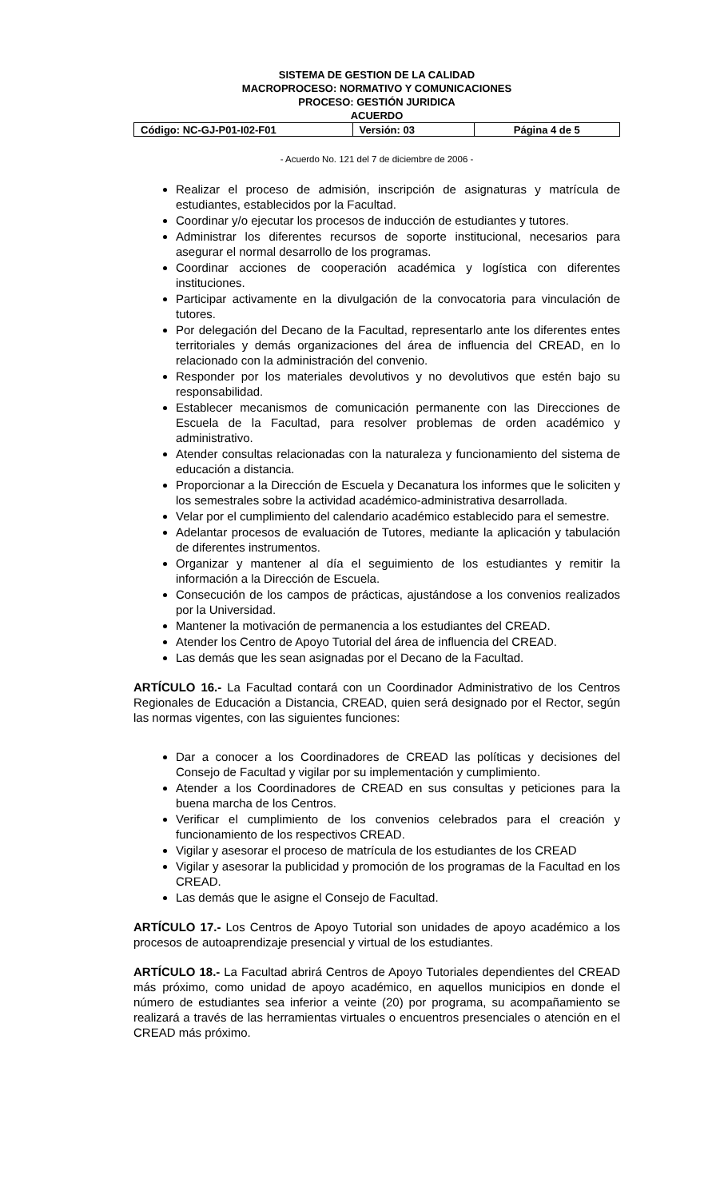SISTEMA DE GESTION DE LA CALIDAD
MACROPROCESO: NORMATIVO Y COMUNICACIONES
PROCESO: GESTIÓN JURIDICA
ACUERDO
| Código: NC-GJ-P01-I02-F01 | Versión: 03 | Página 4 de 5 |
- Acuerdo No. 121 del 7 de diciembre de 2006 -
Realizar el proceso de admisión, inscripción de asignaturas y matrícula de estudiantes, establecidos por la Facultad.
Coordinar y/o ejecutar los procesos de inducción de estudiantes y tutores.
Administrar los diferentes recursos de soporte institucional, necesarios para asegurar el normal desarrollo de los programas.
Coordinar acciones de cooperación académica y logística con diferentes instituciones.
Participar activamente en la divulgación de la convocatoria para vinculación de tutores.
Por delegación del Decano de la Facultad, representarlo ante los diferentes entes territoriales y demás organizaciones del área de influencia del CREAD, en lo relacionado con la administración del convenio.
Responder por los materiales devolutivos y no devolutivos que estén bajo su responsabilidad.
Establecer mecanismos de comunicación permanente con las Direcciones de Escuela de la Facultad, para resolver problemas de orden académico y administrativo.
Atender consultas relacionadas con la naturaleza y funcionamiento del sistema de educación a distancia.
Proporcionar a la Dirección de Escuela y Decanatura los informes que le soliciten y los semestrales sobre la actividad académico-administrativa desarrollada.
Velar por el cumplimiento del calendario académico establecido para el semestre.
Adelantar procesos de evaluación de Tutores, mediante la aplicación y tabulación de diferentes instrumentos.
Organizar y mantener al día el seguimiento de los estudiantes y remitir la información a la Dirección de Escuela.
Consecución de los campos de prácticas, ajustándose a los convenios realizados por la Universidad.
Mantener la motivación de permanencia a los estudiantes del CREAD.
Atender los Centro de Apoyo Tutorial del área de influencia del CREAD.
Las demás que les sean asignadas por el Decano de la Facultad.
ARTÍCULO 16.- La Facultad contará con un Coordinador Administrativo de los Centros Regionales de Educación a Distancia, CREAD, quien será designado por el Rector, según las normas vigentes, con las siguientes funciones:
Dar a conocer a los Coordinadores de CREAD las políticas y decisiones del Consejo de Facultad y vigilar por su implementación y cumplimiento.
Atender a los Coordinadores de CREAD en sus consultas y peticiones para la buena marcha de los Centros.
Verificar el cumplimiento de los convenios celebrados para el creación y funcionamiento de los respectivos CREAD.
Vigilar y asesorar el proceso de matrícula de los estudiantes de los CREAD
Vigilar y asesorar la publicidad y promoción de los programas de la Facultad en los CREAD.
Las demás que le asigne el Consejo de Facultad.
ARTÍCULO 17.- Los Centros de Apoyo Tutorial son unidades de apoyo académico a los procesos de autoaprendizaje presencial y virtual de los estudiantes.
ARTÍCULO 18.- La Facultad abrirá Centros de Apoyo Tutoriales dependientes del CREAD más próximo, como unidad de apoyo académico, en aquellos municipios en donde el número de estudiantes sea inferior a veinte (20) por programa, su acompañamiento se realizará a través de las herramientas virtuales o encuentros presenciales o atención en el CREAD más próximo.